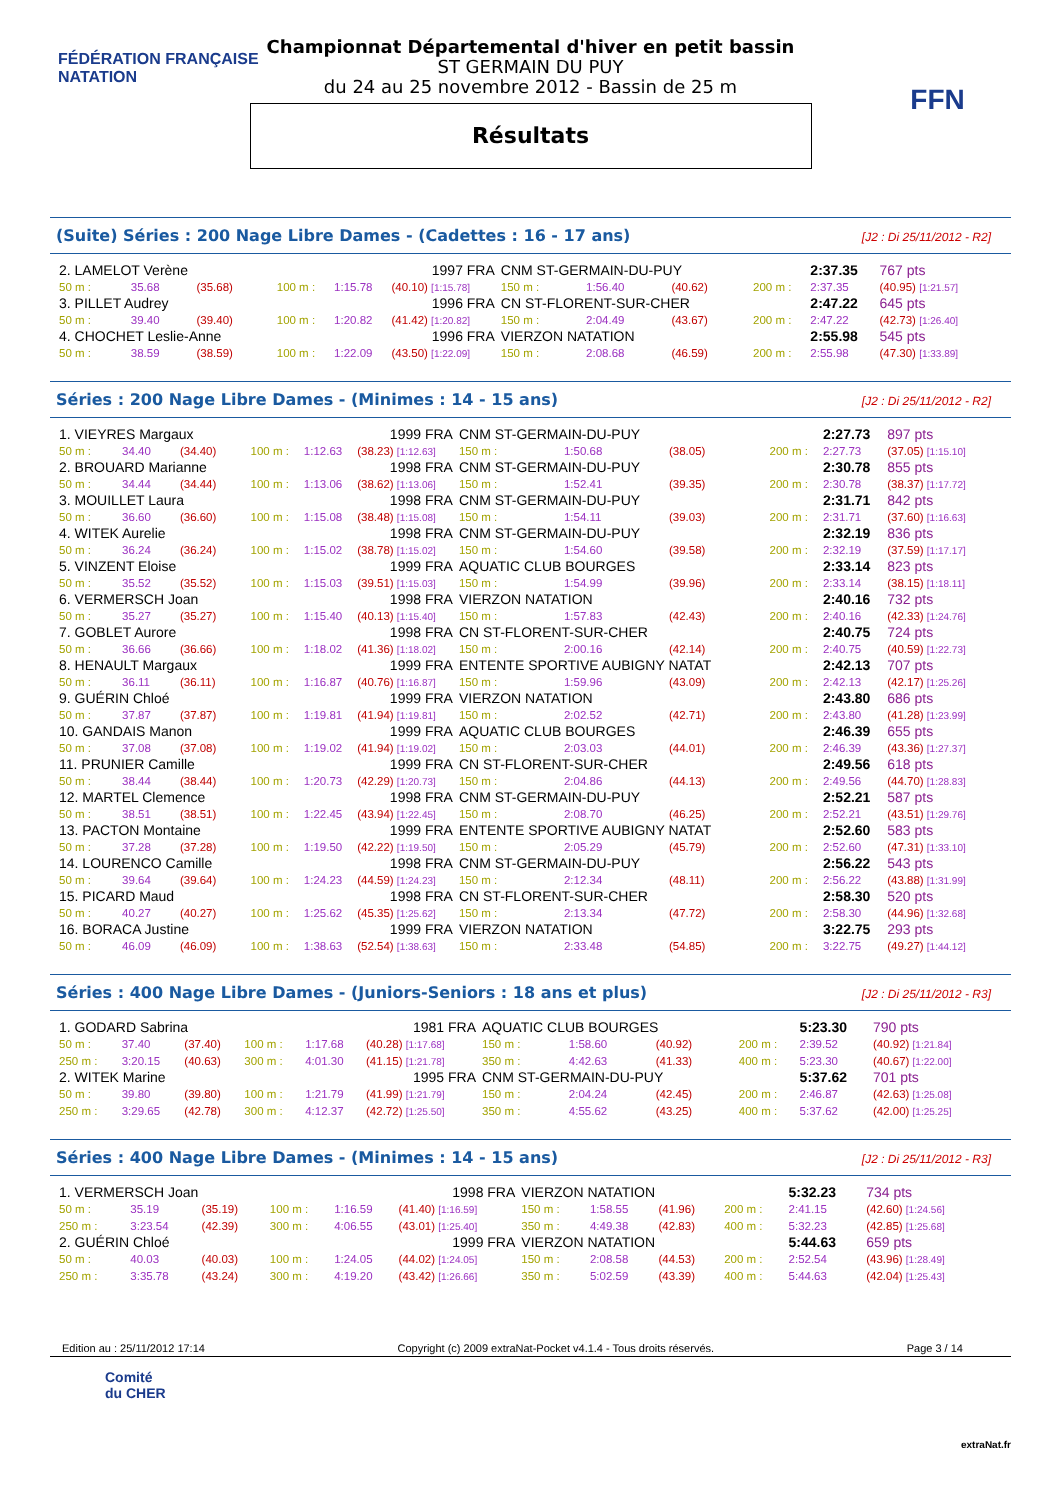FÉDÉRATION FRANÇAISE
NATATION
FFN
Championnat Départemental d'hiver en petit bassin
ST GERMAIN DU PUY
du 24 au 25 novembre 2012 - Bassin de 25 m
Résultats
(Suite) Séries : 200 Nage Libre Dames - (Cadettes : 16 - 17 ans) [J2 : Di 25/11/2012 - R2]
| 2. LAMELOT Verène | | | 1997 FRA | | | CNM ST-GERMAIN-DU-PUY | | | | 2:37.35 | 767 pts |
| 50 m : | 35.68 | (35.68) | 100 m : | 1:15.78 | (40.10) [1:15.78] | 150 m : | 1:56.40 | (40.62) | 200 m : | 2:37.35 | (40.95) [1:21.57] |
| 3. PILLET Audrey | | | 1996 FRA | | | CN ST-FLORENT-SUR-CHER | | | | 2:47.22 | 645 pts |
| 50 m : | 39.40 | (39.40) | 100 m : | 1:20.82 | (41.42) [1:20.82] | 150 m : | 2:04.49 | (43.67) | 200 m : | 2:47.22 | (42.73) [1:26.40] |
| 4. CHOCHET Leslie-Anne | | | 1996 FRA | | | VIERZON NATATION | | | | 2:55.98 | 545 pts |
| 50 m : | 38.59 | (38.59) | 100 m : | 1:22.09 | (43.50) [1:22.09] | 150 m : | 2:08.68 | (46.59) | 200 m : | 2:55.98 | (47.30) [1:33.89] |
Séries : 200 Nage Libre Dames - (Minimes : 14 - 15 ans) [J2 : Di 25/11/2012 - R2]
| 1. VIEYRES Margaux | | | 1999 FRA | | | CNM ST-GERMAIN-DU-PUY | | | | 2:27.73 | 897 pts |
| 50 m : | 34.40 | (34.40) | 100 m : | 1:12.63 | (38.23) [1:12.63] | 150 m : | 1:50.68 | (38.05) | 200 m : | 2:27.73 | (37.05) [1:15.10] |
| 2. BROUARD Marianne | | | 1998 FRA | | | CNM ST-GERMAIN-DU-PUY | | | | 2:30.78 | 855 pts |
| 50 m : | 34.44 | (34.44) | 100 m : | 1:13.06 | (38.62) [1:13.06] | 150 m : | 1:52.41 | (39.35) | 200 m : | 2:30.78 | (38.37) [1:17.72] |
| 3. MOUILLET Laura | | | 1998 FRA | | | CNM ST-GERMAIN-DU-PUY | | | | 2:31.71 | 842 pts |
| 50 m : | 36.60 | (36.60) | 100 m : | 1:15.08 | (38.48) [1:15.08] | 150 m : | 1:54.11 | (39.03) | 200 m : | 2:31.71 | (37.60) [1:16.63] |
| 4. WITEK Aurelie | | | 1998 FRA | | | CNM ST-GERMAIN-DU-PUY | | | | 2:32.19 | 836 pts |
| 50 m : | 36.24 | (36.24) | 100 m : | 1:15.02 | (38.78) [1:15.02] | 150 m : | 1:54.60 | (39.58) | 200 m : | 2:32.19 | (37.59) [1:17.17] |
| 5. VINZENT Eloise | | | 1999 FRA | | | AQUATIC CLUB BOURGES | | | | 2:33.14 | 823 pts |
| 50 m : | 35.52 | (35.52) | 100 m : | 1:15.03 | (39.51) [1:15.03] | 150 m : | 1:54.99 | (39.96) | 200 m : | 2:33.14 | (38.15) [1:18.11] |
| 6. VERMERSCH Joan | | | 1998 FRA | | | VIERZON NATATION | | | | 2:40.16 | 732 pts |
| 50 m : | 35.27 | (35.27) | 100 m : | 1:15.40 | (40.13) [1:15.40] | 150 m : | 1:57.83 | (42.43) | 200 m : | 2:40.16 | (42.33) [1:24.76] |
| 7. GOBLET Aurore | | | 1998 FRA | | | CN ST-FLORENT-SUR-CHER | | | | 2:40.75 | 724 pts |
| 50 m : | 36.66 | (36.66) | 100 m : | 1:18.02 | (41.36) [1:18.02] | 150 m : | 2:00.16 | (42.14) | 200 m : | 2:40.75 | (40.59) [1:22.73] |
| 8. HENAULT Margaux | | | 1999 FRA | | | ENTENTE SPORTIVE AUBIGNY NATAT | | | | 2:42.13 | 707 pts |
| 50 m : | 36.11 | (36.11) | 100 m : | 1:16.87 | (40.76) [1:16.87] | 150 m : | 1:59.96 | (43.09) | 200 m : | 2:42.13 | (42.17) [1:25.26] |
| 9. GUÉRIN Chloé | | | 1999 FRA | | | VIERZON NATATION | | | | 2:43.80 | 686 pts |
| 50 m : | 37.87 | (37.87) | 100 m : | 1:19.81 | (41.94) [1:19.81] | 150 m : | 2:02.52 | (42.71) | 200 m : | 2:43.80 | (41.28) [1:23.99] |
| 10. GANDAIS Manon | | | 1999 FRA | | | AQUATIC CLUB BOURGES | | | | 2:46.39 | 655 pts |
| 50 m : | 37.08 | (37.08) | 100 m : | 1:19.02 | (41.94) [1:19.02] | 150 m : | 2:03.03 | (44.01) | 200 m : | 2:46.39 | (43.36) [1:27.37] |
| 11. PRUNIER Camille | | | 1999 FRA | | | CN ST-FLORENT-SUR-CHER | | | | 2:49.56 | 618 pts |
| 50 m : | 38.44 | (38.44) | 100 m : | 1:20.73 | (42.29) [1:20.73] | 150 m : | 2:04.86 | (44.13) | 200 m : | 2:49.56 | (44.70) [1:28.83] |
| 12. MARTEL Clemence | | | 1998 FRA | | | CNM ST-GERMAIN-DU-PUY | | | | 2:52.21 | 587 pts |
| 50 m : | 38.51 | (38.51) | 100 m : | 1:22.45 | (43.94) [1:22.45] | 150 m : | 2:08.70 | (46.25) | 200 m : | 2:52.21 | (43.51) [1:29.76] |
| 13. PACTON Montaine | | | 1999 FRA | | | ENTENTE SPORTIVE AUBIGNY NATAT | | | | 2:52.60 | 583 pts |
| 50 m : | 37.28 | (37.28) | 100 m : | 1:19.50 | (42.22) [1:19.50] | 150 m : | 2:05.29 | (45.79) | 200 m : | 2:52.60 | (47.31) [1:33.10] |
| 14. LOURENCO Camille | | | 1998 FRA | | | CNM ST-GERMAIN-DU-PUY | | | | 2:56.22 | 543 pts |
| 50 m : | 39.64 | (39.64) | 100 m : | 1:24.23 | (44.59) [1:24.23] | 150 m : | 2:12.34 | (48.11) | 200 m : | 2:56.22 | (43.88) [1:31.99] |
| 15. PICARD Maud | | | 1998 FRA | | | CN ST-FLORENT-SUR-CHER | | | | 2:58.30 | 520 pts |
| 50 m : | 40.27 | (40.27) | 100 m : | 1:25.62 | (45.35) [1:25.62] | 150 m : | 2:13.34 | (47.72) | 200 m : | 2:58.30 | (44.96) [1:32.68] |
| 16. BORACA Justine | | | 1999 FRA | | | VIERZON NATATION | | | | 3:22.75 | 293 pts |
| 50 m : | 46.09 | (46.09) | 100 m : | 1:38.63 | (52.54) [1:38.63] | 150 m : | 2:33.48 | (54.85) | 200 m : | 3:22.75 | (49.27) [1:44.12] |
Séries : 400 Nage Libre Dames - (Juniors-Seniors : 18 ans et plus) [J2 : Di 25/11/2012 - R3]
| 1. GODARD Sabrina | | | 1981 FRA | | | AQUATIC CLUB BOURGES | | | | 5:23.30 | 790 pts |
| 50 m : | 37.40 | (37.40) | 100 m : | 1:17.68 | (40.28) [1:17.68] | 150 m : | 1:58.60 | (40.92) | 200 m : | 2:39.52 | (40.92) [1:21.84] |
| 250 m : | 3:20.15 | (40.63) | 300 m : | 4:01.30 | (41.15) [1:21.78] | 350 m : | 4:42.63 | (41.33) | 400 m : | 5:23.30 | (40.67) [1:22.00] |
| 2. WITEK Marine | | | 1995 FRA | | | CNM ST-GERMAIN-DU-PUY | | | | 5:37.62 | 701 pts |
| 50 m : | 39.80 | (39.80) | 100 m : | 1:21.79 | (41.99) [1:21.79] | 150 m : | 2:04.24 | (42.45) | 200 m : | 2:46.87 | (42.63) [1:25.08] |
| 250 m : | 3:29.65 | (42.78) | 300 m : | 4:12.37 | (42.72) [1:25.50] | 350 m : | 4:55.62 | (43.25) | 400 m : | 5:37.62 | (42.00) [1:25.25] |
Séries : 400 Nage Libre Dames - (Minimes : 14 - 15 ans) [J2 : Di 25/11/2012 - R3]
| 1. VERMERSCH Joan | | | 1998 FRA | | | VIERZON NATATION | | | | 5:32.23 | 734 pts |
| 50 m : | 35.19 | (35.19) | 100 m : | 1:16.59 | (41.40) [1:16.59] | 150 m : | 1:58.55 | (41.96) | 200 m : | 2:41.15 | (42.60) [1:24.56] |
| 250 m : | 3:23.54 | (42.39) | 300 m : | 4:06.55 | (43.01) [1:25.40] | 350 m : | 4:49.38 | (42.83) | 400 m : | 5:32.23 | (42.85) [1:25.68] |
| 2. GUÉRIN Chloé | | | 1999 FRA | | | VIERZON NATATION | | | | 5:44.63 | 659 pts |
| 50 m : | 40.03 | (40.03) | 100 m : | 1:24.05 | (44.02) [1:24.05] | 150 m : | 2:08.58 | (44.53) | 200 m : | 2:52.54 | (43.96) [1:28.49] |
| 250 m : | 3:35.78 | (43.24) | 300 m : | 4:19.20 | (43.42) [1:26.66] | 350 m : | 5:02.59 | (43.39) | 400 m : | 5:44.63 | (42.04) [1:25.43] |
Edition au : 25/11/2012 17:14 Copyright (c) 2009 extraNat-Pocket v4.1.4 - Tous droits réservés. Page 3 / 14
Comité
du CHER
extraNat.fr